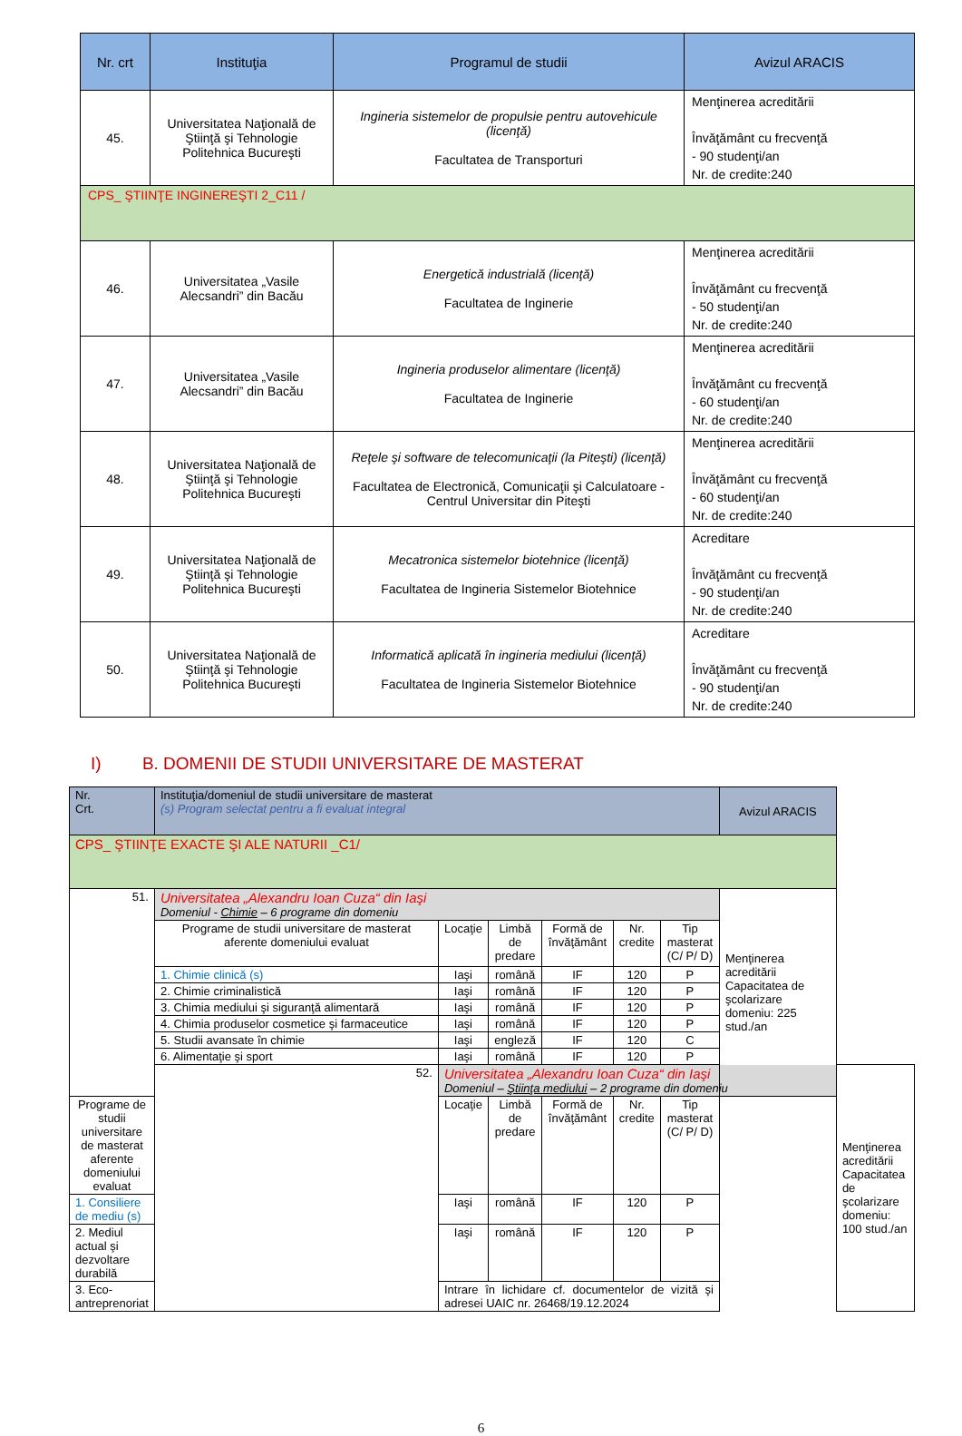| Nr. crt | Instituţia | Programul de studii | Avizul ARACIS |
| --- | --- | --- | --- |
| 45. | Universitatea Naţională de Ştiinţă şi Tehnologie Politehnica Bucureşti | Ingineria sistemelor de propulsie pentru autovehicule (licenţă) Facultatea de Transporturi | Menţinerea acreditării Învăţământ cu frecvenţă - 90 studenţi/an Nr. de credite:240 |
| CPS_ ŞTIINŢE INGINEREŞTI 2_C11 / | | | |
| 46. | Universitatea „Vasile Alecsandri” din Bacău | Energetică industrială (licenţă) Facultatea de Inginerie | Menţinerea acreditării Învăţământ cu frecvenţă - 50 studenţi/an Nr. de credite:240 |
| 47. | Universitatea „Vasile Alecsandri” din Bacău | Ingineria produselor alimentare (licenţă) Facultatea de Inginerie | Menţinerea acreditării Învăţământ cu frecvenţă - 60 studenţi/an Nr. de credite:240 |
| 48. | Universitatea Naţională de Ştiinţă şi Tehnologie Politehnica Bucureşti | Reţele şi software de telecomunicaţii (la Piteşti) (licenţă) Facultatea de Electronică, Comunicaţii şi Calculatoare - Centrul Universitar din Piteşti | Menţinerea acreditării Învăţământ cu frecvenţă - 60 studenţi/an Nr. de credite:240 |
| 49. | Universitatea Naţională de Ştiinţă şi Tehnologie Politehnica Bucureşti | Mecatronica sistemelor biotehnice (licenţă) Facultatea de Ingineria Sistemelor Biotehnice | Acreditare Învăţământ cu frecvenţă - 90 studenţi/an Nr. de credite:240 |
| 50. | Universitatea Naţională de Ştiinţă şi Tehnologie Politehnica Bucureşti | Informatică aplicată în ingineria mediului (licenţă) Facultatea de Ingineria Sistemelor Biotehnice | Acreditare Învăţământ cu frecvenţă - 90 studenţi/an Nr. de credite:240 |
I) B. DOMENII DE STUDII UNIVERSITARE DE MASTERAT
| Nr. Crt. | Instituţia/domeniul de studii universitare de masterat (s) Program selectat pentru a fi evaluat integral | | | | | | Avizul ARACIS | |
| CPS_ ŞTIINŢE EXACTE ŞI ALE NATURII _C1/ | | | | | | | | |
| 51. | Universitatea „Alexandru Ioan Cuza“ din Iaşi Domeniul - Chimie – 6 programe din domeniu | | | | | | Menţinerea acreditării Capacitatea de şcolarizare domeniu: 225 stud./an | |
| | Programe de studii universitare de masterat aferente domeniului evaluat | Locaţie | Limbă de predare | Formă de învăţământ | Nr. credite | Tip masterat (C/ P/ D) | | |
| | 1. Chimie clinică (s) | Iaşi | română | IF | 120 | P | | |
| | 2. Chimie criminalistică | Iaşi | română | IF | 120 | P | | |
| | 3. Chimia mediului şi siguranţă alimentară | Iaşi | română | IF | 120 | P | | |
| | 4. Chimia produselor cosmetice şi farmaceutice | Iaşi | română | IF | 120 | P | | |
| | 5. Studii avansate în chimie | Iaşi | engleză | IF | 120 | C | | |
| | 6. Alimentaţie şi sport | Iaşi | română | IF | 120 | P | | |
| | 52. | Universitatea „Alexandru Ioan Cuza“ din Iaşi Domeniul – Ştiinţa mediului – 2 programe din domeniu | | | | | | Menţinerea acreditării Capacitatea de şcolarizare domeniu: 100 stud./an |
| Programe de studii universitare de masterat aferente domeniului evaluat | | Locaţie | Limbă de predare | Formă de învăţământ | Nr. credite | Tip masterat (C/ P/ D) | | |
| 1. Consiliere de mediu (s) | | Iaşi | română | IF | 120 | P | | |
| 2. Mediul actual şi dezvoltare durabilă | | Iaşi | română | IF | 120 | P | | |
| 3. Eco-antreprenoriat | | Intrare în lichidare cf. documentelor de vizită şi adresei UAIC nr. 26468/19.12.2024 | | | | | | |
6